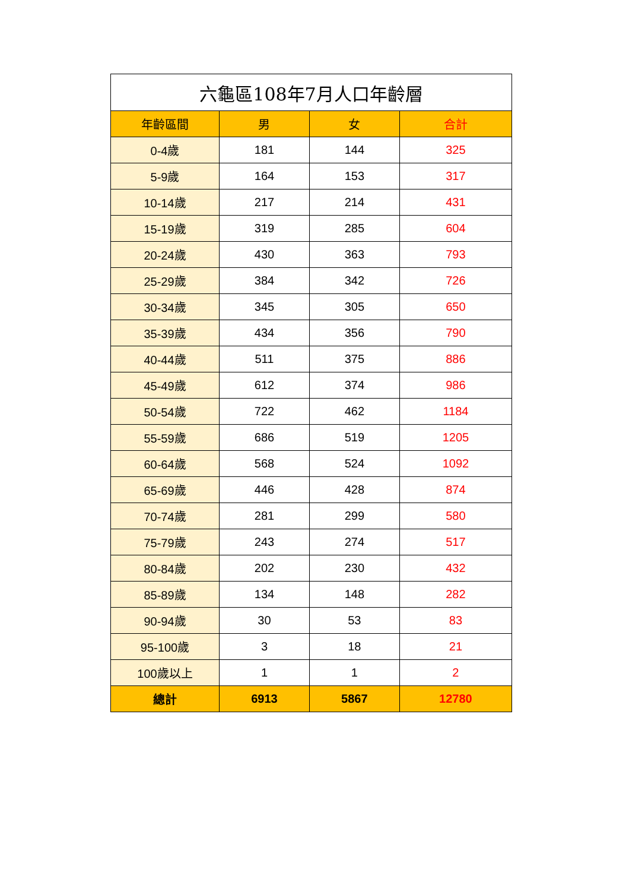| 六龜區108年7月人口年齡層 | | | |
| 年齡區間 | 男 | 女 | 合計 |
| 0-4歲 | 181 | 144 | 325 |
| 5-9歲 | 164 | 153 | 317 |
| 10-14歲 | 217 | 214 | 431 |
| 15-19歲 | 319 | 285 | 604 |
| 20-24歲 | 430 | 363 | 793 |
| 25-29歲 | 384 | 342 | 726 |
| 30-34歲 | 345 | 305 | 650 |
| 35-39歲 | 434 | 356 | 790 |
| 40-44歲 | 511 | 375 | 886 |
| 45-49歲 | 612 | 374 | 986 |
| 50-54歲 | 722 | 462 | 1184 |
| 55-59歲 | 686 | 519 | 1205 |
| 60-64歲 | 568 | 524 | 1092 |
| 65-69歲 | 446 | 428 | 874 |
| 70-74歲 | 281 | 299 | 580 |
| 75-79歲 | 243 | 274 | 517 |
| 80-84歲 | 202 | 230 | 432 |
| 85-89歲 | 134 | 148 | 282 |
| 90-94歲 | 30 | 53 | 83 |
| 95-100歲 | 3 | 18 | 21 |
| 100歲以上 | 1 | 1 | 2 |
| 總計 | 6913 | 5867 | 12780 |